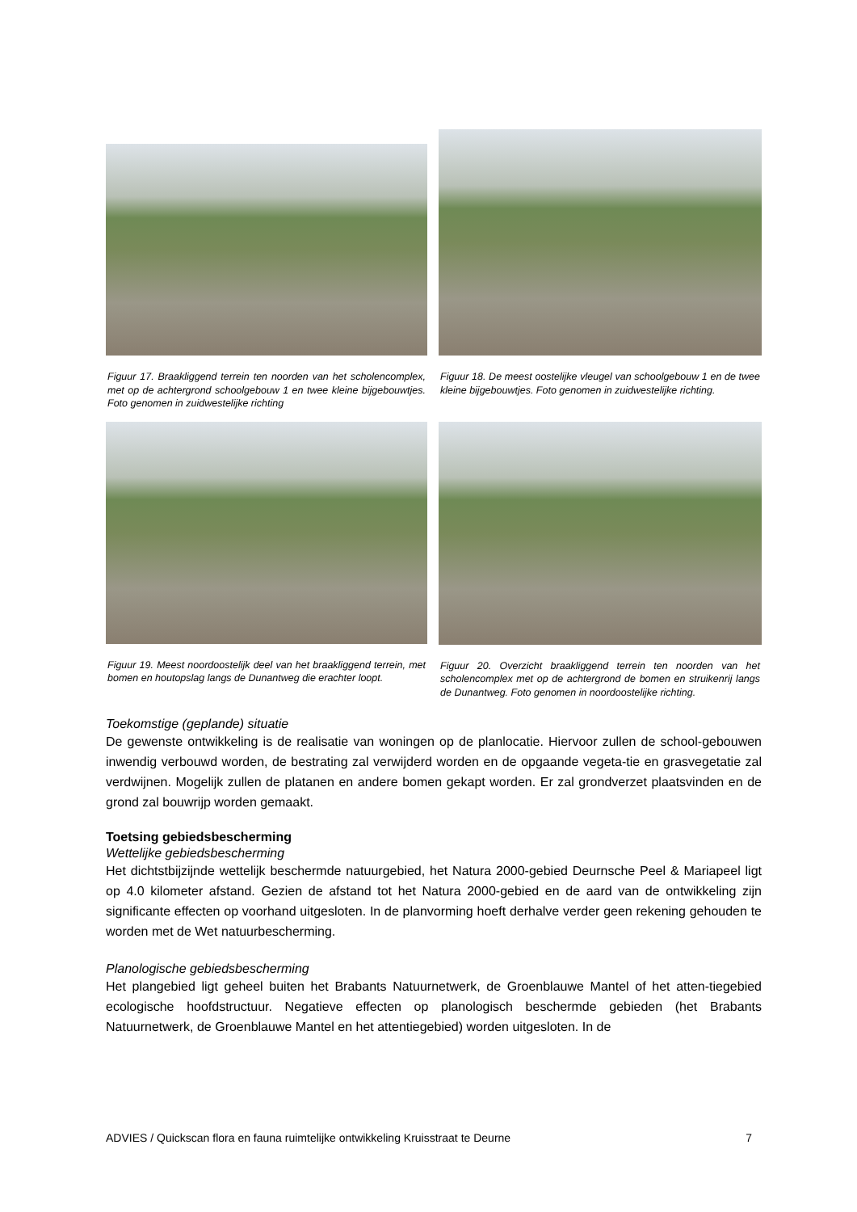Figuur 17. Braakliggend terrein ten noorden van het scholencomplex, met op de achtergrond schoolgebouw 1 en twee kleine bijgebouwtjes. Foto genomen in zuidwestelijke richting
Figuur 18. De meest oostelijke vleugel van schoolgebouw 1 en de twee kleine bijgebouwtjes. Foto genomen in zuidwestelijke richting.
Figuur 19. Meest noordoostelijk deel van het braakliggend terrein, met bomen en houtopslag langs de Dunantweg die erachter loopt.
Figuur 20. Overzicht braakliggend terrein ten noorden van het scholencomplex met op de achtergrond de bomen en struikenrij langs de Dunantweg. Foto genomen in noordoostelijke richting.
Toekomstige (geplande) situatie
De gewenste ontwikkeling is de realisatie van woningen op de planlocatie. Hiervoor zullen de school-gebouwen inwendig verbouwd worden, de bestrating zal verwijderd worden en de opgaande vegeta-tie en grasvegetatie zal verdwijnen. Mogelijk zullen de platanen en andere bomen gekapt worden. Er zal grondverzet plaatsvinden en de grond zal bouwrijp worden gemaakt.
Toetsing gebiedsbescherming
Wettelijke gebiedsbescherming
Het dichtstbijzijnde wettelijk beschermde natuurgebied, het Natura 2000-gebied Deurnsche Peel & Mariapeel ligt op 4.0 kilometer afstand. Gezien de afstand tot het Natura 2000-gebied en de aard van de ontwikkeling zijn significante effecten op voorhand uitgesloten. In de planvorming hoeft derhalve verder geen rekening gehouden te worden met de Wet natuurbescherming.
Planologische gebiedsbescherming
Het plangebied ligt geheel buiten het Brabants Natuurnetwerk, de Groenblauwe Mantel of het atten-tiegebied ecologische hoofdstructuur. Negatieve effecten op planologisch beschermde gebieden (het Brabants Natuurnetwerk, de Groenblauwe Mantel en het attentiegebied) worden uitgesloten. In de
ADVIES / Quickscan flora en fauna ruimtelijke ontwikkeling Kruisstraat te Deurne 7